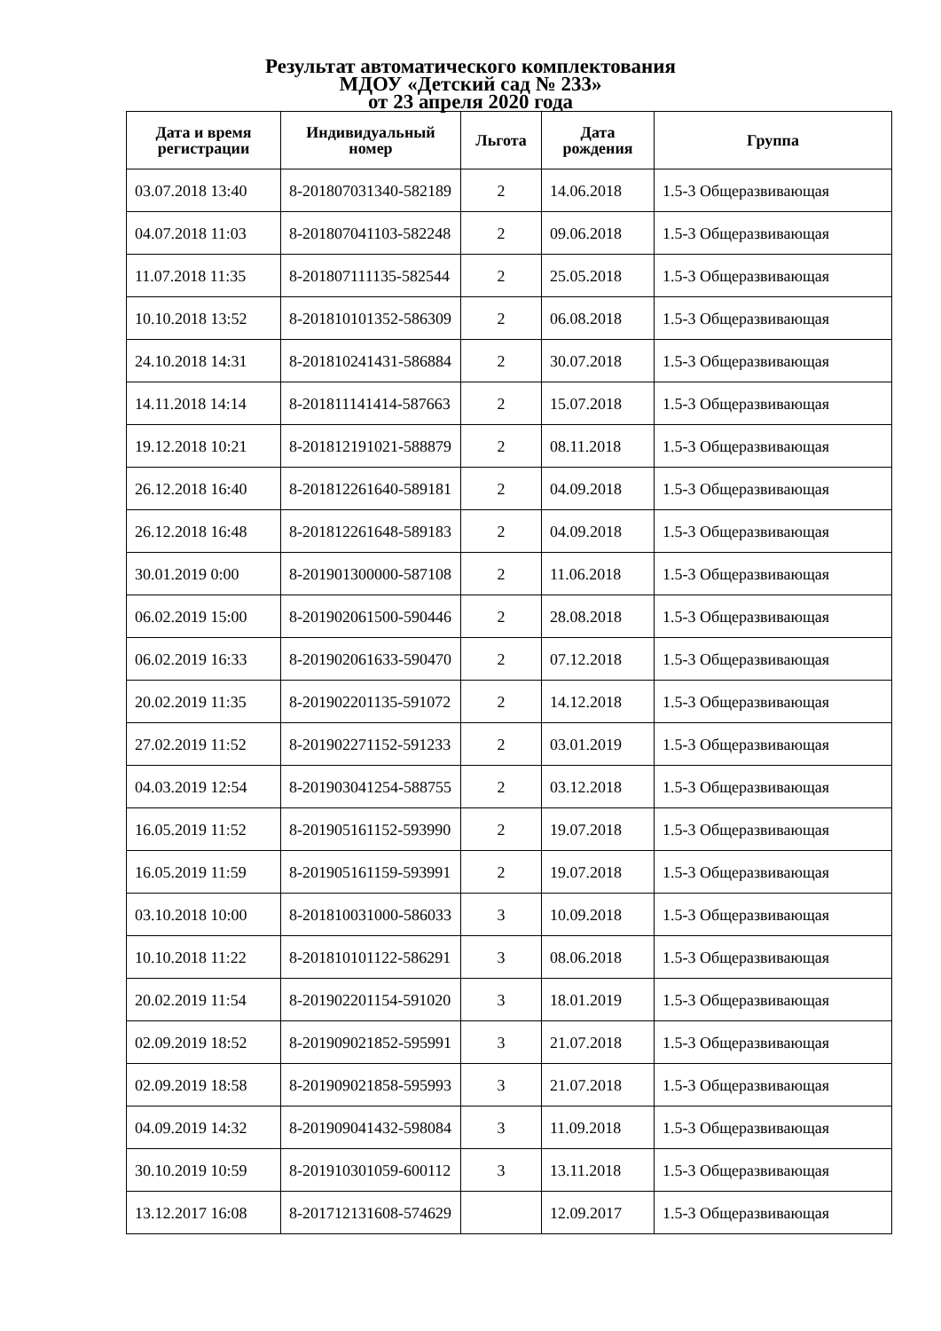Результат автоматического комплектования
МДОУ «Детский сад № 233»
от 23 апреля 2020 года
| Дата и время регистрации | Индивидуальный номер | Льгота | Дата рождения | Группа |
| --- | --- | --- | --- | --- |
| 03.07.2018 13:40 | 8-201807031340-582189 | 2 | 14.06.2018 | 1.5-3 Общеразвивающая |
| 04.07.2018 11:03 | 8-201807041103-582248 | 2 | 09.06.2018 | 1.5-3 Общеразвивающая |
| 11.07.2018 11:35 | 8-201807111135-582544 | 2 | 25.05.2018 | 1.5-3 Общеразвивающая |
| 10.10.2018 13:52 | 8-201810101352-586309 | 2 | 06.08.2018 | 1.5-3 Общеразвивающая |
| 24.10.2018 14:31 | 8-201810241431-586884 | 2 | 30.07.2018 | 1.5-3 Общеразвивающая |
| 14.11.2018 14:14 | 8-201811141414-587663 | 2 | 15.07.2018 | 1.5-3 Общеразвивающая |
| 19.12.2018 10:21 | 8-201812191021-588879 | 2 | 08.11.2018 | 1.5-3 Общеразвивающая |
| 26.12.2018 16:40 | 8-201812261640-589181 | 2 | 04.09.2018 | 1.5-3 Общеразвивающая |
| 26.12.2018 16:48 | 8-201812261648-589183 | 2 | 04.09.2018 | 1.5-3 Общеразвивающая |
| 30.01.2019 0:00 | 8-201901300000-587108 | 2 | 11.06.2018 | 1.5-3 Общеразвивающая |
| 06.02.2019 15:00 | 8-201902061500-590446 | 2 | 28.08.2018 | 1.5-3 Общеразвивающая |
| 06.02.2019 16:33 | 8-201902061633-590470 | 2 | 07.12.2018 | 1.5-3 Общеразвивающая |
| 20.02.2019 11:35 | 8-201902201135-591072 | 2 | 14.12.2018 | 1.5-3 Общеразвивающая |
| 27.02.2019 11:52 | 8-201902271152-591233 | 2 | 03.01.2019 | 1.5-3 Общеразвивающая |
| 04.03.2019 12:54 | 8-201903041254-588755 | 2 | 03.12.2018 | 1.5-3 Общеразвивающая |
| 16.05.2019 11:52 | 8-201905161152-593990 | 2 | 19.07.2018 | 1.5-3 Общеразвивающая |
| 16.05.2019 11:59 | 8-201905161159-593991 | 2 | 19.07.2018 | 1.5-3 Общеразвивающая |
| 03.10.2018 10:00 | 8-201810031000-586033 | 3 | 10.09.2018 | 1.5-3 Общеразвивающая |
| 10.10.2018 11:22 | 8-201810101122-586291 | 3 | 08.06.2018 | 1.5-3 Общеразвивающая |
| 20.02.2019 11:54 | 8-201902201154-591020 | 3 | 18.01.2019 | 1.5-3 Общеразвивающая |
| 02.09.2019 18:52 | 8-201909021852-595991 | 3 | 21.07.2018 | 1.5-3 Общеразвивающая |
| 02.09.2019 18:58 | 8-201909021858-595993 | 3 | 21.07.2018 | 1.5-3 Общеразвивающая |
| 04.09.2019 14:32 | 8-201909041432-598084 | 3 | 11.09.2018 | 1.5-3 Общеразвивающая |
| 30.10.2019 10:59 | 8-201910301059-600112 | 3 | 13.11.2018 | 1.5-3 Общеразвивающая |
| 13.12.2017 16:08 | 8-201712131608-574629 | | 12.09.2017 | 1.5-3 Общеразвивающая |